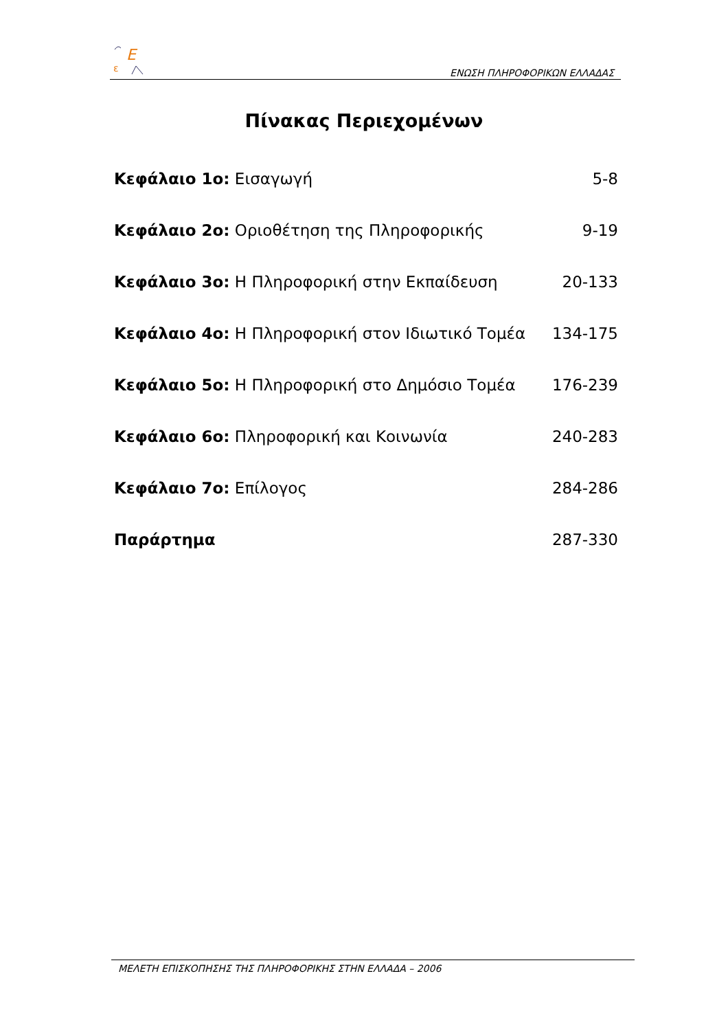E
ε
ΕΝΩΣΗ ΠΛΗΡΟΦΟΡΙΚΩΝ ΕΛΛΑΔΑΣ
Πίνακας Περιεχομένων
Κεφάλαιο 1ο: Εισαγωγή 5-8
Κεφάλαιο 2ο: Οριοθέτηση της Πληροφορικής 9-19
Κεφάλαιο 3ο: Η Πληροφορική στην Εκπαίδευση 20-133
Κεφάλαιο 4ο: Η Πληροφορική στον Ιδιωτικό Τομέα 134-175
Κεφάλαιο 5ο: Η Πληροφορική στο Δημόσιο Τομέα 176-239
Κεφάλαιο 6ο: Πληροφορική και Κοινωνία 240-283
Κεφάλαιο 7ο: Επίλογος 284-286
Παράρτημα 287-330
ΜΕΛΕΤΗ ΕΠΙΣΚΟΠΗΣΗΣ ΤΗΣ ΠΛΗΡΟΦΟΡΙΚΗΣ ΣΤΗΝ ΕΛΛΑΔΑ – 2006